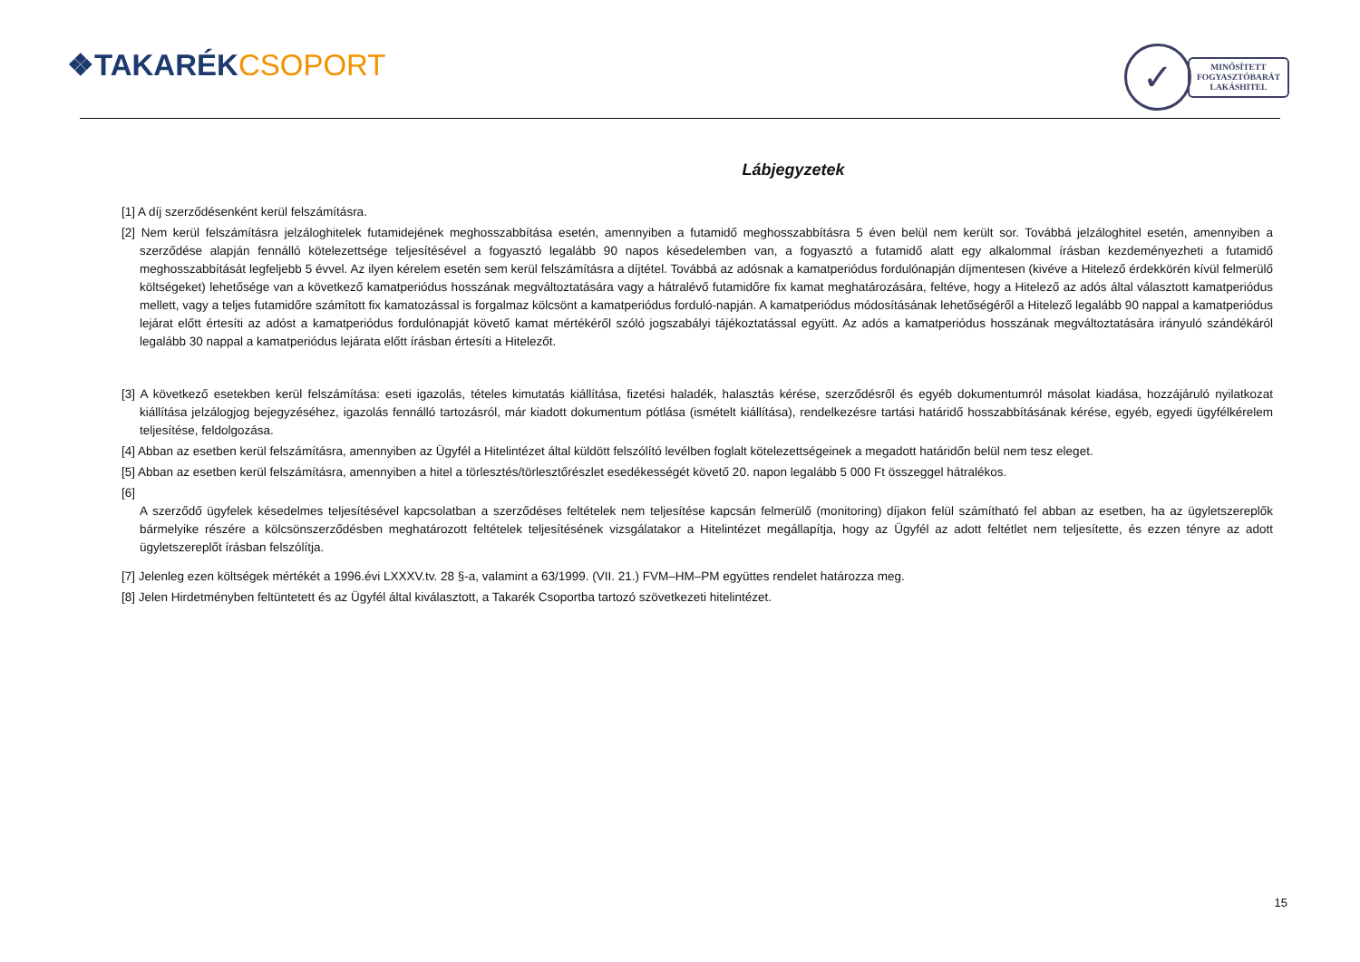❖TAKARÉK CSOPORT
✓
MINŐSÍTETT
FOGYASZTÓBARÁT
LAKÁSHITEL
Lábjegyzetek
[1] A díj szerződésenként kerül felszámításra.
[2] Nem kerül felszámításra jelzáloghitelek futamidejének meghosszabbítása esetén, amennyiben a futamidő meghosszabbításra 5 éven belül nem került sor. Továbbá jelzáloghitel esetén, amennyiben a szerződése alapján fennálló kötelezettsége teljesítésével a fogyasztó legalább 90 napos késedelemben van, a fogyasztó a futamidő alatt egy alkalommal írásban kezdeményezheti a futamidő meghosszabbítását legfeljebb 5 évvel. Az ilyen kérelem esetén sem kerül felszámításra a díjtétel. Továbbá az adósnak a kamatperiódus fordulónapján díjmentesen (kivéve a Hitelező érdekkörén kívül felmerülő költségeket) lehetősége van a következő kamatperiódus hosszának megváltoztatására vagy a hátralévő futamidőre fix kamat meghatározására, feltéve, hogy a Hitelező az adós által választott kamatperiódus mellett, vagy a teljes futamidőre számított fix kamatozással is forgalmaz kölcsönt a kamatperiódus forduló-napján. A kamatperiódus módosításának lehetőségéről a Hitelező legalább 90 nappal a kamatperiódus lejárat előtt értesíti az adóst a kamatperiódus fordulónapját követő kamat mértékéről szóló jogszabályi tájékoztatással együtt. Az adós a kamatperiódus hosszának megváltoztatására irányuló szándékáról legalább 30 nappal a kamatperiódus lejárata előtt írásban értesíti a Hitelezőt.
[3] A következő esetekben kerül felszámítása: eseti igazolás, tételes kimutatás kiállítása, fizetési haladék, halasztás kérése, szerződésről és egyéb dokumentumról másolat kiadása, hozzájáruló nyilatkozat kiállítása jelzálogjog bejegyzéséhez, igazolás fennálló tartozásról, már kiadott dokumentum pótlása (ismételt kiállítása), rendelkezésre tartási határidő hosszabbításának kérése, egyéb, egyedi ügyfélkérelem teljesítése, feldolgozása.
[4] Abban az esetben kerül felszámításra, amennyiben az Ügyfél a Hitelintézet által küldött felszólító levélben foglalt kötelezettségeinek a megadott határidőn belül nem tesz eleget.
[5] Abban az esetben kerül felszámításra, amennyiben a hitel a törlesztés/törlesztőrészlet esedékességét követő 20. napon legalább 5 000 Ft összeggel hátralékos.
[6]
A szerződő ügyfelek késedelmes teljesítésével kapcsolatban a szerződéses feltételek nem teljesítése kapcsán felmerülő (monitoring) díjakon felül számítható fel abban az esetben, ha az ügyletszereplők bármelyike részére a kölcsönszerződésben meghatározott feltételek teljesítésének vizsgálatakor a Hitelintézet megállapítja, hogy az Ügyfél az adott feltétlet nem teljesítette, és ezzen tényre az adott ügyletszereplőt írásban felszólítja.
[7] Jelenleg ezen költségek mértékét a 1996.évi LXXXV.tv. 28 §-a, valamint a 63/1999. (VII. 21.) FVM–HM–PM együttes rendelet határozza meg.
[8] Jelen Hirdetményben feltüntetett és az Ügyfél által kiválasztott, a Takarék Csoportba tartozó szövetkezeti hitelintézet.
15